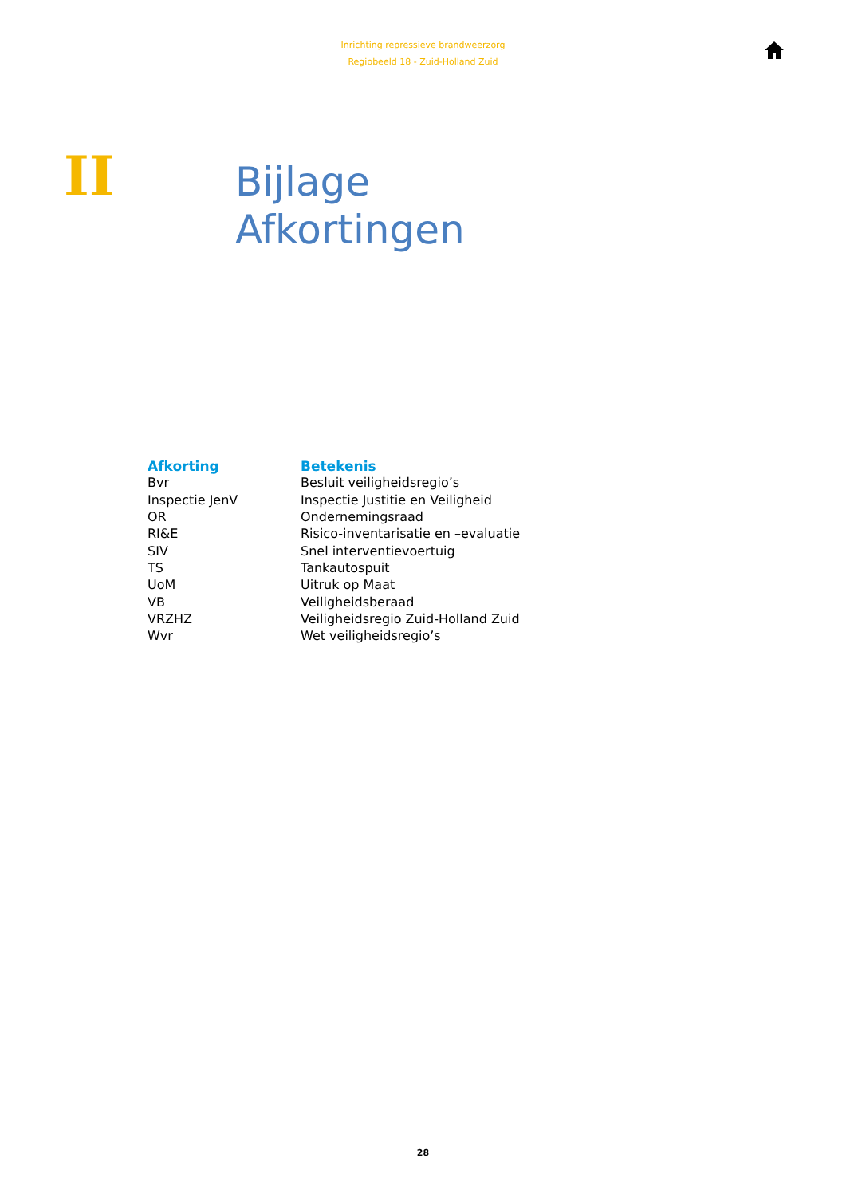Inrichting repressieve brandweerzorg
Regiobeeld 18 - Zuid-Holland Zuid
II
Bijlage
Afkortingen
| Afkorting | Betekenis |
| --- | --- |
| Bvr | Besluit veiligheidsregio’s |
| Inspectie JenV | Inspectie Justitie en Veiligheid |
| OR | Ondernemingsraad |
| RI&E | Risico-inventarisatie en –evaluatie |
| SIV | Snel interventievoertuig |
| TS | Tankautospuit |
| UoM | Uitruk op Maat |
| VB | Veiligheidsberaad |
| VRZHZ | Veiligheidsregio Zuid-Holland Zuid |
| Wvr | Wet veiligheidsregio’s |
28